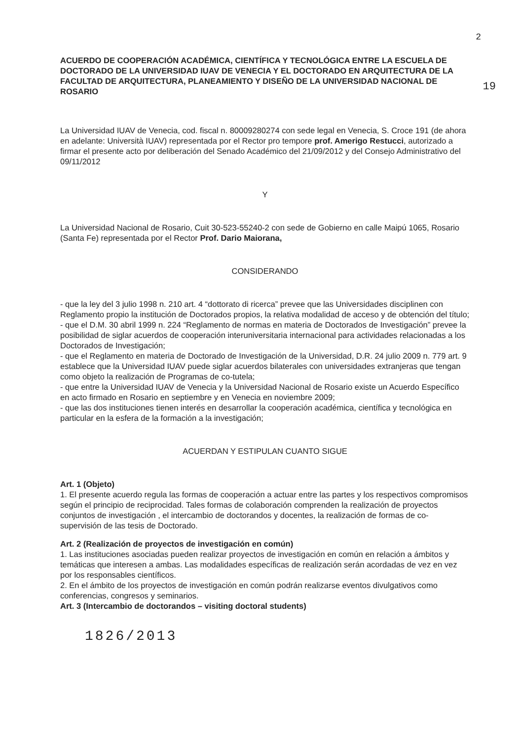19
2
ACUERDO DE COOPERACIÓN ACADÉMICA, CIENTÍFICA Y TECNOLÓGICA ENTRE LA ESCUELA DE DOCTORADO DE LA UNIVERSIDAD IUAV DE VENECIA Y EL DOCTORADO EN ARQUITECTURA DE LA FACULTAD DE ARQUITECTURA, PLANEAMIENTO Y DISEÑO DE LA UNIVERSIDAD NACIONAL DE ROSARIO
La Universidad IUAV de Venecia, cod. fiscal n. 80009280274 con sede legal en Venecia, S. Croce 191 (de ahora en adelante: Università IUAV) representada por el Rector pro tempore prof. Amerigo Restucci, autorizado a firmar el presente acto por deliberación del Senado Académico del 21/09/2012 y del Consejo Administrativo del 09/11/2012
Y
La Universidad Nacional de Rosario, Cuit 30-523-55240-2 con sede de Gobierno en calle Maipú 1065, Rosario (Santa Fe) representada por el Rector Prof. Dario Maiorana,
CONSIDERANDO
- que la ley del 3 julio 1998 n. 210 art. 4 “dottorato di ricerca” prevee que las Universidades disciplinen con Reglamento propio la institución de Doctorados propios, la relativa modalidad de acceso y de obtención del título;
- que el D.M. 30 abril 1999 n. 224 “Reglamento de normas en materia de Doctorados de Investigación” prevee la posibilidad de siglar acuerdos de cooperación interuniversitaria internacional para actividades relacionadas a los Doctorados de Investigación;
- que el Reglamento en materia de Doctorado de Investigación de la Universidad, D.R. 24 julio 2009 n. 779 art. 9 establece que la Universidad IUAV puede siglar acuerdos bilaterales con universidades extranjeras que tengan como objeto la realización de Programas de co-tutela;
- que entre la Universidad IUAV de Venecia y la Universidad Nacional de Rosario existe un Acuerdo Específico en acto firmado en Rosario en septiembre y en Venecia en noviembre 2009;
- que las dos instituciones tienen interés en desarrollar la cooperación académica, científica y tecnológica en particular en la esfera de la formación a la investigación;
ACUERDAN Y ESTIPULAN CUANTO SIGUE
Art. 1 (Objeto)
1. El presente acuerdo regula las formas de cooperación a actuar entre las partes y los respectivos compromisos según el principio de reciprocidad. Tales formas de colaboración comprenden la realización de proyectos conjuntos de investigación , el intercambio de doctorandos y docentes, la realización de formas de co-supervisión de las tesis de Doctorado.
Art. 2 (Realización de proyectos de investigación en común)
1. Las instituciones asociadas pueden realizar proyectos de investigación en común en relación a ámbitos y temáticas que interesen a ambas. Las modalidades específicas de realización serán acordadas de vez en vez por los responsables científicos.
2. En el ámbito de los proyectos de investigación en común podrán realizarse eventos divulgativos como conferencias, congresos y seminarios.
Art. 3 (Intercambio de doctorandos – visiting doctoral students)
1826/2013